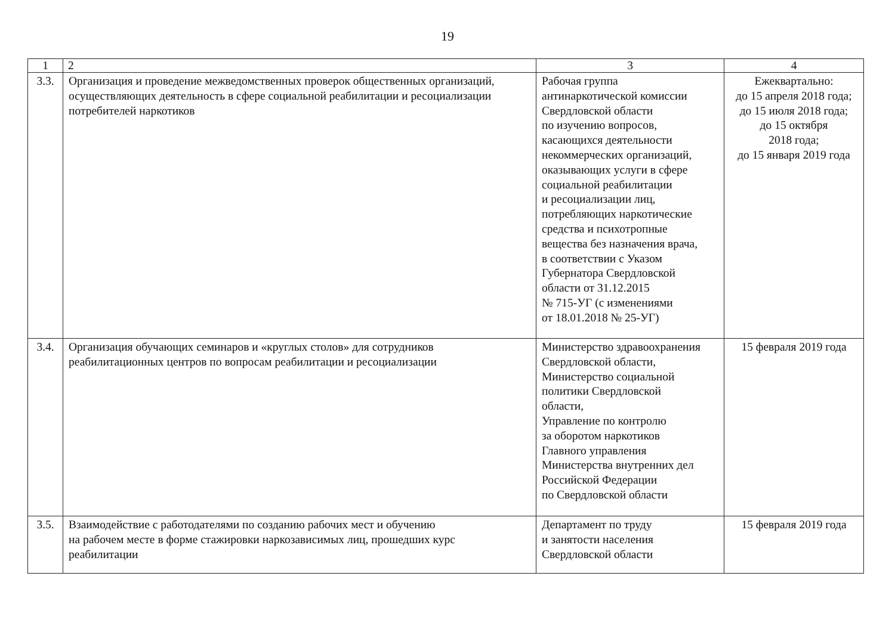19
| 1 | 2 | 3 | 4 |
| --- | --- | --- | --- |
| 3.3. | Организация и проведение межведомственных проверок общественных организаций, осуществляющих деятельность в сфере социальной реабилитации и ресоциализации потребителей наркотиков | Рабочая группа антинаркотической комиссии Свердловской области по изучению вопросов, касающихся деятельности некоммерческих организаций, оказывающих услуги в сфере социальной реабилитации и ресоциализации лиц, потребляющих наркотические средства и психотропные вещества без назначения врача, в соответствии с Указом Губернатора Свердловской области от 31.12.2015 № 715-УГ (с изменениями от 18.01.2018 № 25-УГ) | Ежеквартально: до 15 апреля 2018 года; до 15 июля 2018 года; до 15 октября 2018 года; до 15 января 2019 года |
| 3.4. | Организация обучающих семинаров и «круглых столов» для сотрудников реабилитационных центров по вопросам реабилитации и ресоциализации | Министерство здравоохранения Свердловской области, Министерство социальной политики Свердловской области, Управление по контролю за оборотом наркотиков Главного управления Министерства внутренних дел Российской Федерации по Свердловской области | 15 февраля 2019 года |
| 3.5. | Взаимодействие с работодателями по созданию рабочих мест и обучению на рабочем месте в форме стажировки наркозависимых лиц, прошедших курс реабилитации | Департамент по труду и занятости населения Свердловской области | 15 февраля 2019 года |